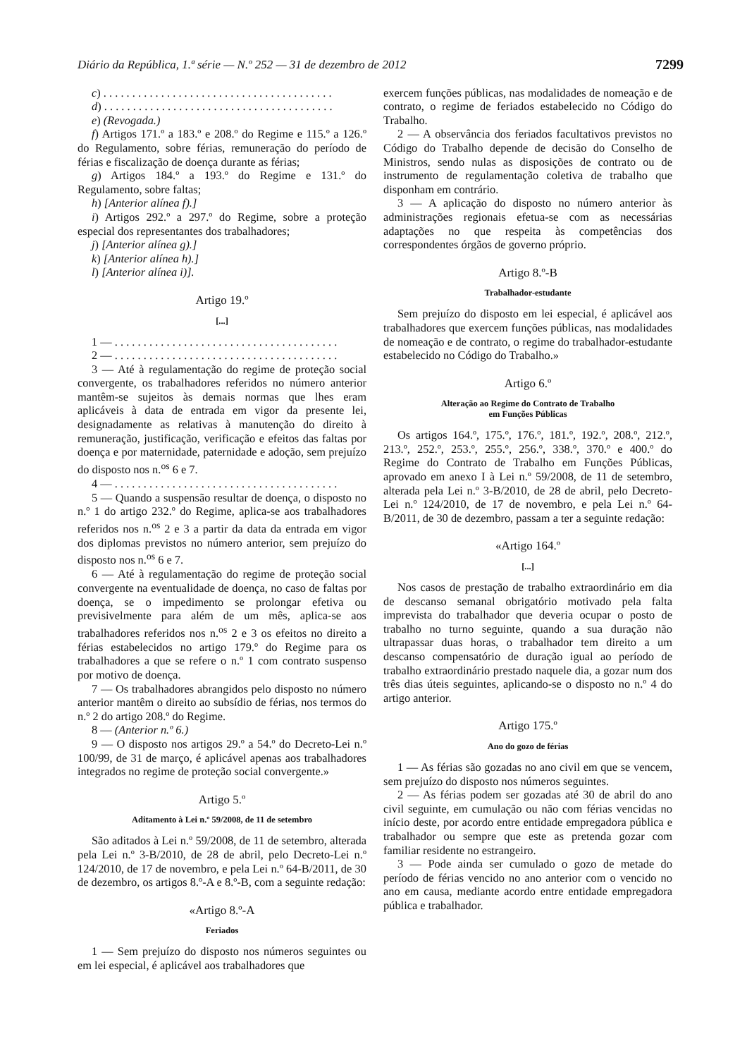Diário da República, 1.ª série — N.º 252 — 31 de dezembro de 2012 7299
c) . . . . . . . . . . . . . . . . . . . . . . . . . . . . . . . . . . . . . . . .
d) . . . . . . . . . . . . . . . . . . . . . . . . . . . . . . . . . . . . . . . .
e) (Revogada.)
f) Artigos 171.º a 183.º e 208.º do Regime e 115.º a 126.º do Regulamento, sobre férias, remuneração do período de férias e fiscalização de doença durante as férias;
g) Artigos 184.º a 193.º do Regime e 131.º do Regulamento, sobre faltas;
h) [Anterior alínea f).]
i) Artigos 292.º a 297.º do Regime, sobre a proteção especial dos representantes dos trabalhadores;
j) [Anterior alínea g).]
k) [Anterior alínea h).]
l) [Anterior alínea i)].
Artigo 19.º
[...]
1 — . . . . . . . . . . . . . . . . . . . . . . . . . . . . . . . . . . . . . . .
2 — . . . . . . . . . . . . . . . . . . . . . . . . . . . . . . . . . . . . . . .
3 — Até à regulamentação do regime de proteção social convergente, os trabalhadores referidos no número anterior mantêm-se sujeitos às demais normas que lhes eram aplicáveis à data de entrada em vigor da presente lei, designadamente as relativas à manutenção do direito à remuneração, justificação, verificação e efeitos das faltas por doença e por maternidade, paternidade e adoção, sem prejuízo do disposto nos n.<sup>os</sup> 6 e 7.
4 — . . . . . . . . . . . . . . . . . . . . . . . . . . . . . . . . . . . . . . .
5 — Quando a suspensão resultar de doença, o disposto no n.º 1 do artigo 232.º do Regime, aplica-se aos trabalhadores referidos nos n.<sup>os</sup> 2 e 3 a partir da data da entrada em vigor dos diplomas previstos no número anterior, sem prejuízo do disposto nos n.<sup>os</sup> 6 e 7.
6 — Até à regulamentação do regime de proteção social convergente na eventualidade de doença, no caso de faltas por doença, se o impedimento se prolongar efetiva ou previsivelmente para além de um mês, aplica-se aos trabalhadores referidos nos n.<sup>os</sup> 2 e 3 os efeitos no direito a férias estabelecidos no artigo 179.º do Regime para os trabalhadores a que se refere o n.º 1 com contrato suspenso por motivo de doença.
7 — Os trabalhadores abrangidos pelo disposto no número anterior mantêm o direito ao subsídio de férias, nos termos do n.º 2 do artigo 208.º do Regime.
8 — (Anterior n.º 6.)
9 — O disposto nos artigos 29.º a 54.º do Decreto-Lei n.º 100/99, de 31 de março, é aplicável apenas aos trabalhadores integrados no regime de proteção social convergente.»
Artigo 5.º
Aditamento à Lei n.º 59/2008, de 11 de setembro
São aditados à Lei n.º 59/2008, de 11 de setembro, alterada pela Lei n.º 3-B/2010, de 28 de abril, pelo Decreto-Lei n.º 124/2010, de 17 de novembro, e pela Lei n.º 64-B/2011, de 30 de dezembro, os artigos 8.º-A e 8.º-B, com a seguinte redação:
«Artigo 8.º-A
Feriados
1 — Sem prejuízo do disposto nos números seguintes ou em lei especial, é aplicável aos trabalhadores que
exercem funções públicas, nas modalidades de nomeação e de contrato, o regime de feriados estabelecido no Código do Trabalho.
2 — A observância dos feriados facultativos previstos no Código do Trabalho depende de decisão do Conselho de Ministros, sendo nulas as disposições de contrato ou de instrumento de regulamentação coletiva de trabalho que disponham em contrário.
3 — A aplicação do disposto no número anterior às administrações regionais efetua-se com as necessárias adaptações no que respeita às competências dos correspondentes órgãos de governo próprio.
Artigo 8.º-B
Trabalhador-estudante
Sem prejuízo do disposto em lei especial, é aplicável aos trabalhadores que exercem funções públicas, nas modalidades de nomeação e de contrato, o regime do trabalhador-estudante estabelecido no Código do Trabalho.»
Artigo 6.º
Alteração ao Regime do Contrato de Trabalho
em Funções Públicas
Os artigos 164.º, 175.º, 176.º, 181.º, 192.º, 208.º, 212.º, 213.º, 252.º, 253.º, 255.º, 256.º, 338.º, 370.º e 400.º do Regime do Contrato de Trabalho em Funções Públicas, aprovado em anexo I à Lei n.º 59/2008, de 11 de setembro, alterada pela Lei n.º 3-B/2010, de 28 de abril, pelo Decreto-Lei n.º 124/2010, de 17 de novembro, e pela Lei n.º 64-B/2011, de 30 de dezembro, passam a ter a seguinte redação:
«Artigo 164.º
[...]
Nos casos de prestação de trabalho extraordinário em dia de descanso semanal obrigatório motivado pela falta imprevista do trabalhador que deveria ocupar o posto de trabalho no turno seguinte, quando a sua duração não ultrapassar duas horas, o trabalhador tem direito a um descanso compensatório de duração igual ao período de trabalho extraordinário prestado naquele dia, a gozar num dos três dias úteis seguintes, aplicando-se o disposto no n.º 4 do artigo anterior.
Artigo 175.º
Ano do gozo de férias
1 — As férias são gozadas no ano civil em que se vencem, sem prejuízo do disposto nos números seguintes.
2 — As férias podem ser gozadas até 30 de abril do ano civil seguinte, em cumulação ou não com férias vencidas no início deste, por acordo entre entidade empregadora pública e trabalhador ou sempre que este as pretenda gozar com familiar residente no estrangeiro.
3 — Pode ainda ser cumulado o gozo de metade do período de férias vencido no ano anterior com o vencido no ano em causa, mediante acordo entre entidade empregadora pública e trabalhador.